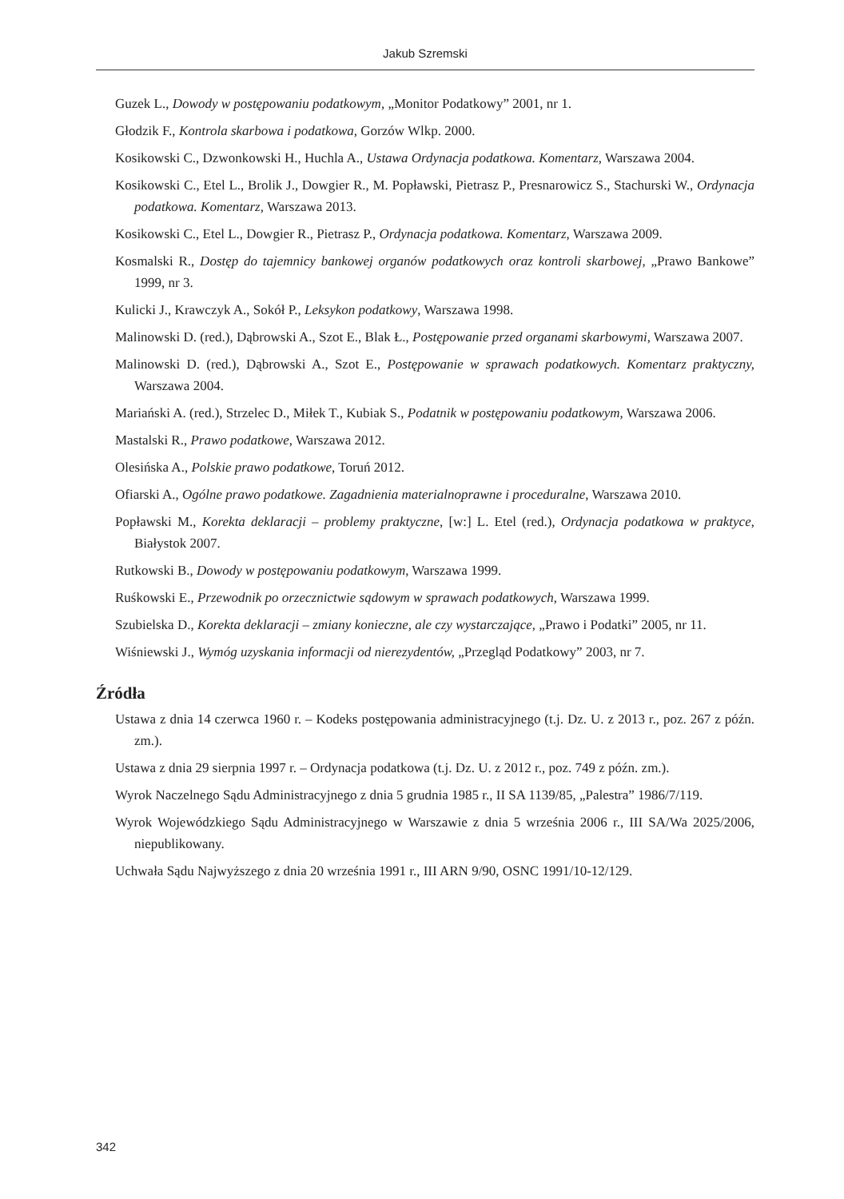Jakub Szremski
Guzek L., Dowody w postępowaniu podatkowym, „Monitor Podatkowy” 2001, nr 1.
Głodzik F., Kontrola skarbowa i podatkowa, Gorzów Wlkp. 2000.
Kosikowski C., Dzwonkowski H., Huchla A., Ustawa Ordynacja podatkowa. Komentarz, Warszawa 2004.
Kosikowski C., Etel L., Brolik J., Dowgier R., M. Popławski, Pietrasz P., Presnarowicz S., Stachurski W., Ordynacja podatkowa. Komentarz, Warszawa 2013.
Kosikowski C., Etel L., Dowgier R., Pietrasz P., Ordynacja podatkowa. Komentarz, Warszawa 2009.
Kosmalski R., Dostęp do tajemnicy bankowej organów podatkowych oraz kontroli skarbowej, „Prawo Bankowe” 1999, nr 3.
Kulicki J., Krawczyk A., Sokół P., Leksykon podatkowy, Warszawa 1998.
Malinowski D. (red.), Dąbrowski A., Szot E., Blak Ł., Postępowanie przed organami skarbowymi, Warszawa 2007.
Malinowski D. (red.), Dąbrowski A., Szot E., Postępowanie w sprawach podatkowych. Komentarz praktyczny, Warszawa 2004.
Mariański A. (red.), Strzelec D., Miłek T., Kubiak S., Podatnik w postępowaniu podatkowym, Warszawa 2006.
Mastalski R., Prawo podatkowe, Warszawa 2012.
Olesińska A., Polskie prawo podatkowe, Toruń 2012.
Ofiarski A., Ogólne prawo podatkowe. Zagadnienia materialnoprawne i proceduralne, Warszawa 2010.
Popławski M., Korekta deklaracji – problemy praktyczne, [w:] L. Etel (red.), Ordynacja podatkowa w praktyce, Białystok 2007.
Rutkowski B., Dowody w postępowaniu podatkowym, Warszawa 1999.
Ruśkowski E., Przewodnik po orzecznictwie sądowym w sprawach podatkowych, Warszawa 1999.
Szubielska D., Korekta deklaracji – zmiany konieczne, ale czy wystarczające, „Prawo i Podatki” 2005, nr 11.
Wiśniewski J., Wymóg uzyskania informacji od nierezydentów, „Przegląd Podatkowy” 2003, nr 7.
Źródła
Ustawa z dnia 14 czerwca 1960 r. – Kodeks postępowania administracyjnego (t.j. Dz. U. z 2013 r., poz. 267 z późn. zm.).
Ustawa z dnia 29 sierpnia 1997 r. – Ordynacja podatkowa (t.j. Dz. U. z 2012 r., poz. 749 z późn. zm.).
Wyrok Naczelnego Sądu Administracyjnego z dnia 5 grudnia 1985 r., II SA 1139/85, „Palestra” 1986/7/119.
Wyrok Wojewódzkiego Sądu Administracyjnego w Warszawie z dnia 5 września 2006 r., III SA/Wa 2025/2006, niepublikowany.
Uchwała Sądu Najwyższego z dnia 20 września 1991 r., III ARN 9/90, OSNC 1991/10-12/129.
342